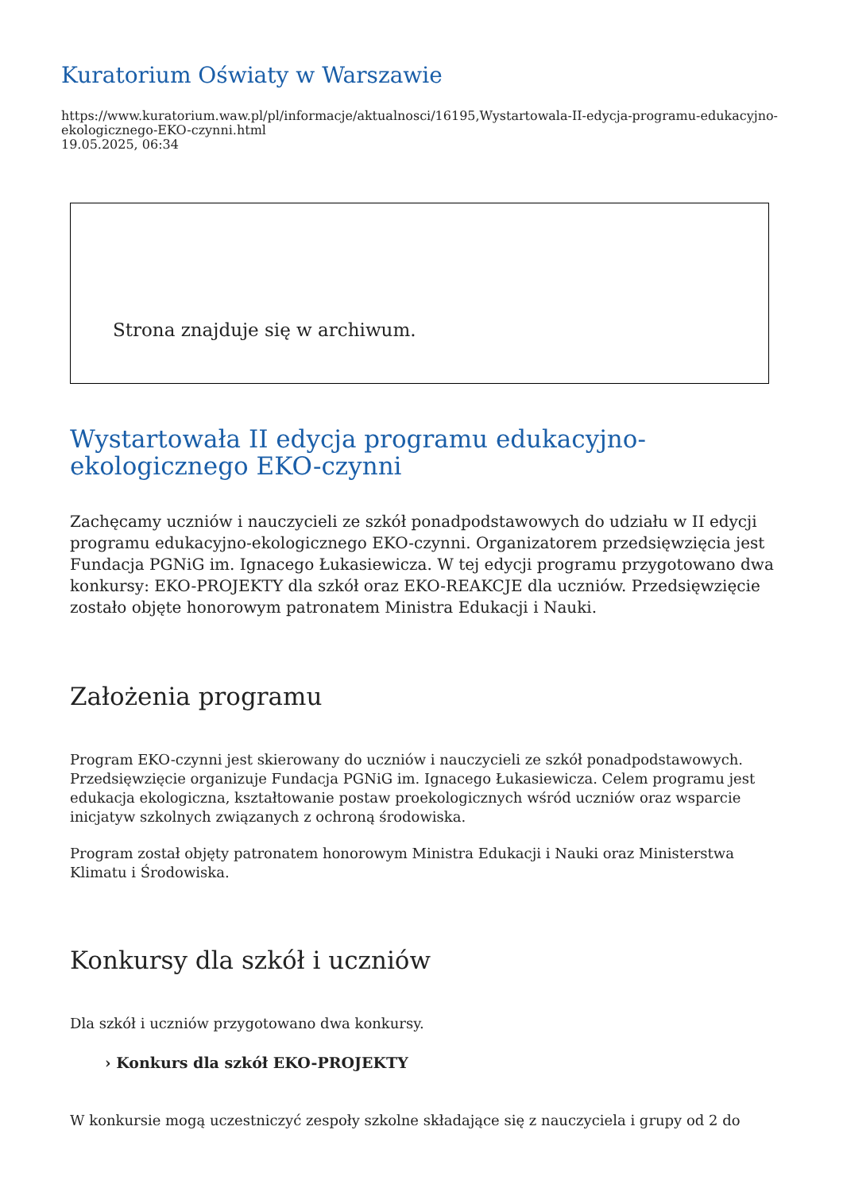Kuratorium Oświaty w Warszawie
https://www.kuratorium.waw.pl/pl/informacje/aktualnosci/16195,Wystartowala-II-edycja-programu-edukacyjno-ekologicznego-EKO-czynni.html
19.05.2025, 06:34
Strona znajduje się w archiwum.
Wystartowała II edycja programu edukacyjno-
ekologicznego EKO-czynni
Zachęcamy uczniów i nauczycieli ze szkół ponadpodstawowych do udziału w II edycji programu edukacyjno-ekologicznego EKO-czynni. Organizatorem przedsięwzięcia jest Fundacja PGNiG im. Ignacego Łukasiewicza. W tej edycji programu przygotowano dwa konkursy: EKO-PROJEKTY dla szkół oraz EKO-REAKCJE dla uczniów. Przedsięwzięcie zostało objęte honorowym patronatem Ministra Edukacji i Nauki.
Założenia programu
Program EKO-czynni jest skierowany do uczniów i nauczycieli ze szkół ponadpodstawowych. Przedsięwzięcie organizuje Fundacja PGNiG im. Ignacego Łukasiewicza. Celem programu jest edukacja ekologiczna, kształtowanie postaw proekologicznych wśród uczniów oraz wsparcie inicjatyw szkolnych związanych z ochroną środowiska.
Program został objęty patronatem honorowym Ministra Edukacji i Nauki oraz Ministerstwa Klimatu i Środowiska.
Konkursy dla szkół i uczniów
Dla szkół i uczniów przygotowano dwa konkursy.
› Konkurs dla szkół EKO-PROJEKTY
W konkursie mogą uczestniczyć zespoły szkolne składające się z nauczyciela i grupy od 2 do